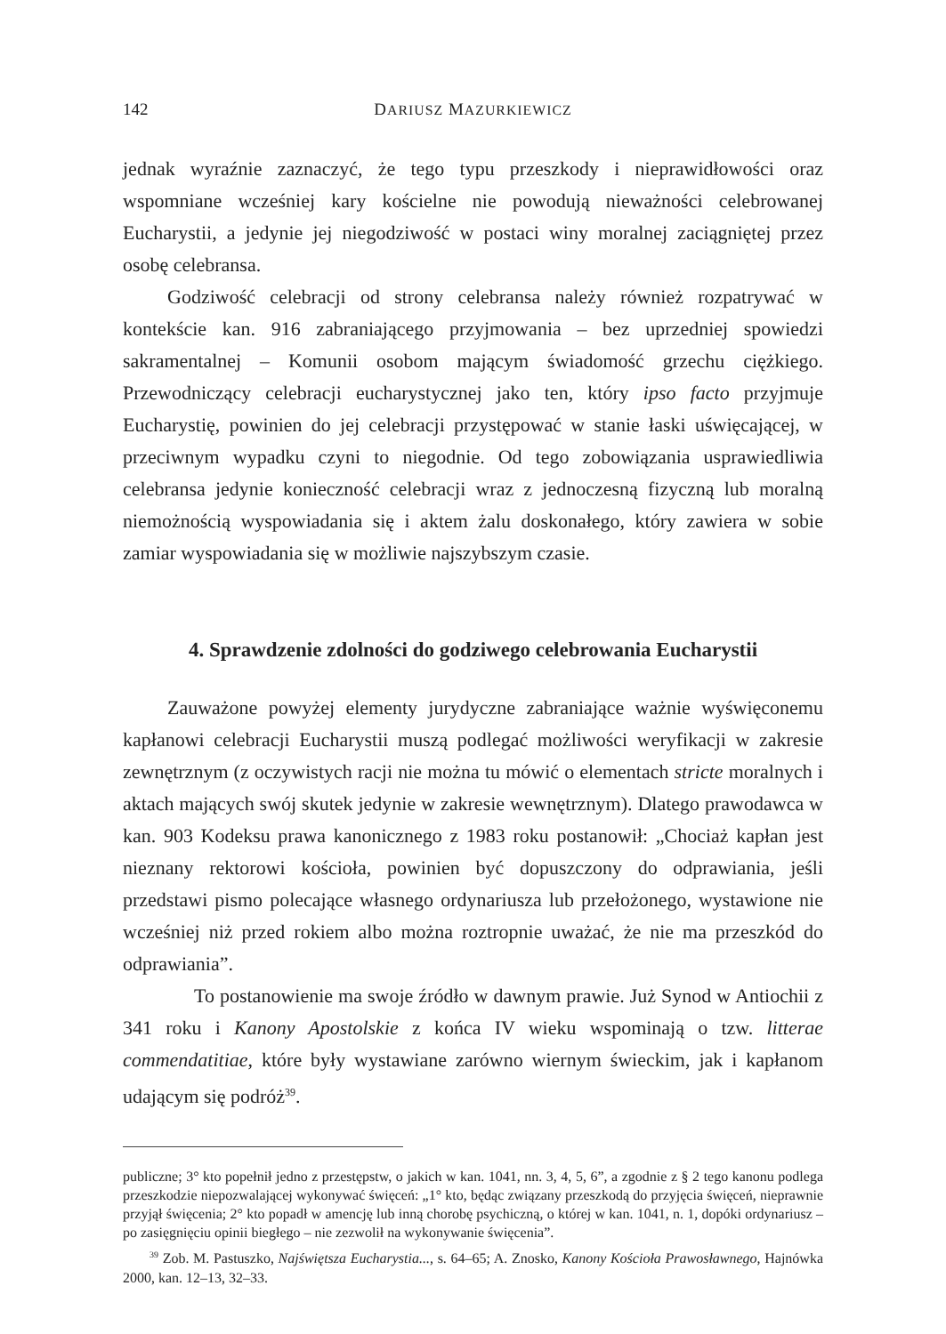142 DARIUSZ MAZURKIEWICZ
jednak wyraźnie zaznaczyć, że tego typu przeszkody i nieprawidłowości oraz wspomniane wcześniej kary kościelne nie powodują nieważności celebrowanej Eucharystii, a jedynie jej niegodziwość w postaci winy moralnej zaciągniętej przez osobę celebransa.
Godziwość celebracji od strony celebransa należy również rozpatrywać w kontekście kan. 916 zabraniającego przyjmowania – bez uprzedniej spowiedzi sakramentalnej – Komunii osobom mającym świadomość grzechu ciężkiego. Przewodniczący celebracji eucharystycznej jako ten, który ipso facto przyjmuje Eucharystię, powinien do jej celebracji przystępować w stanie łaski uświęcającej, w przeciwnym wypadku czyni to niegodnie. Od tego zobowiązania usprawiedliwia celebransa jedynie konieczność celebracji wraz z jednoczesną fizyczną lub moralną niemożnością wyspowiadania się i aktem żalu doskonałego, który zawiera w sobie zamiar wyspowiadania się w możliwie najszybszym czasie.
4. Sprawdzenie zdolności do godziwego celebrowania Eucharystii
Zauważone powyżej elementy jurydyczne zabraniające ważnie wyświęconemu kapłanowi celebracji Eucharystii muszą podlegać możliwości weryfikacji w zakresie zewnętrznym (z oczywistych racji nie można tu mówić o elementach stricte moralnych i aktach mających swój skutek jedynie w zakresie wewnętrznym). Dlatego prawodawca w kan. 903 Kodeksu prawa kanonicznego z 1983 roku postanowił: „Chociaż kapłan jest nieznany rektorowi kościoła, powinien być dopuszczony do odprawiania, jeśli przedstawi pismo polecające własnego ordynariusza lub przełożonego, wystawione nie wcześniej niż przed rokiem albo można roztropnie uważać, że nie ma przeszkód do odprawiania”.
To postanowienie ma swoje źródło w dawnym prawie. Już Synod w Antiochii z 341 roku i Kanony Apostolskie z końca IV wieku wspominają o tzw. litterae commendatitiae, które były wystawiane zarówno wiernym świeckim, jak i kapłanom udającym się podróż<sup>39</sup>.
publiczne; 3° kto popełnił jedno z przestępstw, o jakich w kan. 1041, nn. 3, 4, 5, 6”, a zgodnie z § 2 tego kanonu podlega przeszkodzie niepozwalającej wykonywać święceń: „1° kto, będąc związany przeszkodą do przyjęcia święceń, nieprawnie przyjął święcenia; 2° kto popadł w amencję lub inną chorobę psychiczną, o której w kan. 1041, n. 1, dopóki ordynariusz – po zasięgnięciu opinii biegłego – nie zezwolił na wykonywanie święcenia”.
<sup>39</sup> Zob. M. Pastuszko, Najświętsza Eucharystia..., s. 64–65; A. Znosko, Kanony Kościoła Prawosławnego, Hajnówka 2000, kan. 12–13, 32–33.